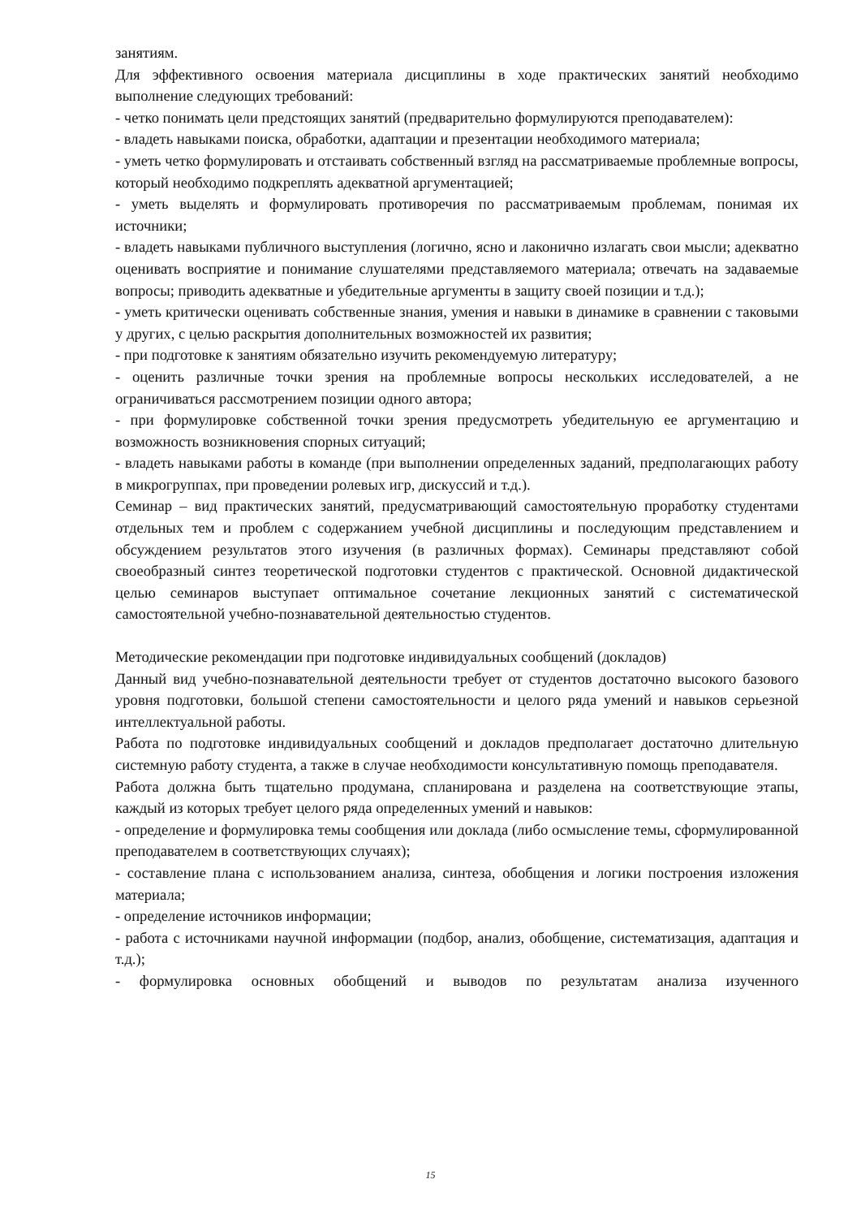занятиям.
Для эффективного освоения материала дисциплины в ходе практических занятий необходимо выполнение следующих требований:
- четко понимать цели предстоящих занятий (предварительно формулируются преподавателем):
- владеть навыками поиска, обработки, адаптации и презентации необходимого материала;
- уметь четко формулировать и отстаивать собственный взгляд на рассматриваемые проблемные вопросы, который необходимо подкреплять адекватной аргументацией;
- уметь выделять и формулировать противоречия по рассматриваемым проблемам, понимая их источники;
- владеть навыками публичного выступления (логично, ясно и лаконично излагать свои мысли; адекватно оценивать восприятие и понимание слушателями представляемого материала; отвечать на задаваемые вопросы; приводить адекватные и убедительные аргументы в защиту своей позиции и т.д.);
- уметь критически оценивать собственные знания, умения и навыки в динамике в сравнении с таковыми у других, с целью раскрытия дополнительных возможностей их развития;
- при подготовке к занятиям обязательно изучить рекомендуемую литературу;
- оценить различные точки зрения на проблемные вопросы нескольких исследователей, а не ограничиваться рассмотрением позиции одного автора;
- при формулировке собственной точки зрения предусмотреть убедительную ее аргументацию и возможность возникновения спорных ситуаций;
- владеть навыками работы в команде (при выполнении определенных заданий, предполагающих работу в микрогруппах, при проведении ролевых игр, дискуссий и т.д.).
Семинар – вид практических занятий, предусматривающий самостоятельную проработку студентами отдельных тем и проблем с содержанием учебной дисциплины и последующим представлением и обсуждением результатов этого изучения (в различных формах). Семинары представляют собой своеобразный синтез теоретической подготовки студентов с практической. Основной дидактической целью семинаров выступает оптимальное сочетание лекционных занятий с систематической самостоятельной учебно-познавательной деятельностью студентов.
Методические рекомендации при подготовке индивидуальных сообщений (докладов)
Данный вид учебно-познавательной деятельности требует от студентов достаточно высокого базового уровня подготовки, большой степени самостоятельности и целого ряда умений и навыков серьезной интеллектуальной работы.
Работа по подготовке индивидуальных сообщений и докладов предполагает достаточно длительную системную работу студента, а также в случае необходимости консультативную помощь преподавателя.
Работа должна быть тщательно продумана, спланирована и разделена на соответствующие этапы, каждый из которых требует целого ряда определенных умений и навыков:
- определение и формулировка темы сообщения или доклада (либо осмысление темы, сформулированной преподавателем в соответствующих случаях);
- составление плана с использованием анализа, синтеза, обобщения и логики построения изложения материала;
- определение источников информации;
- работа с источниками научной информации (подбор, анализ, обобщение, систематизация, адаптация и т.д.);
- формулировка основных обобщений и выводов по результатам анализа изученного
15